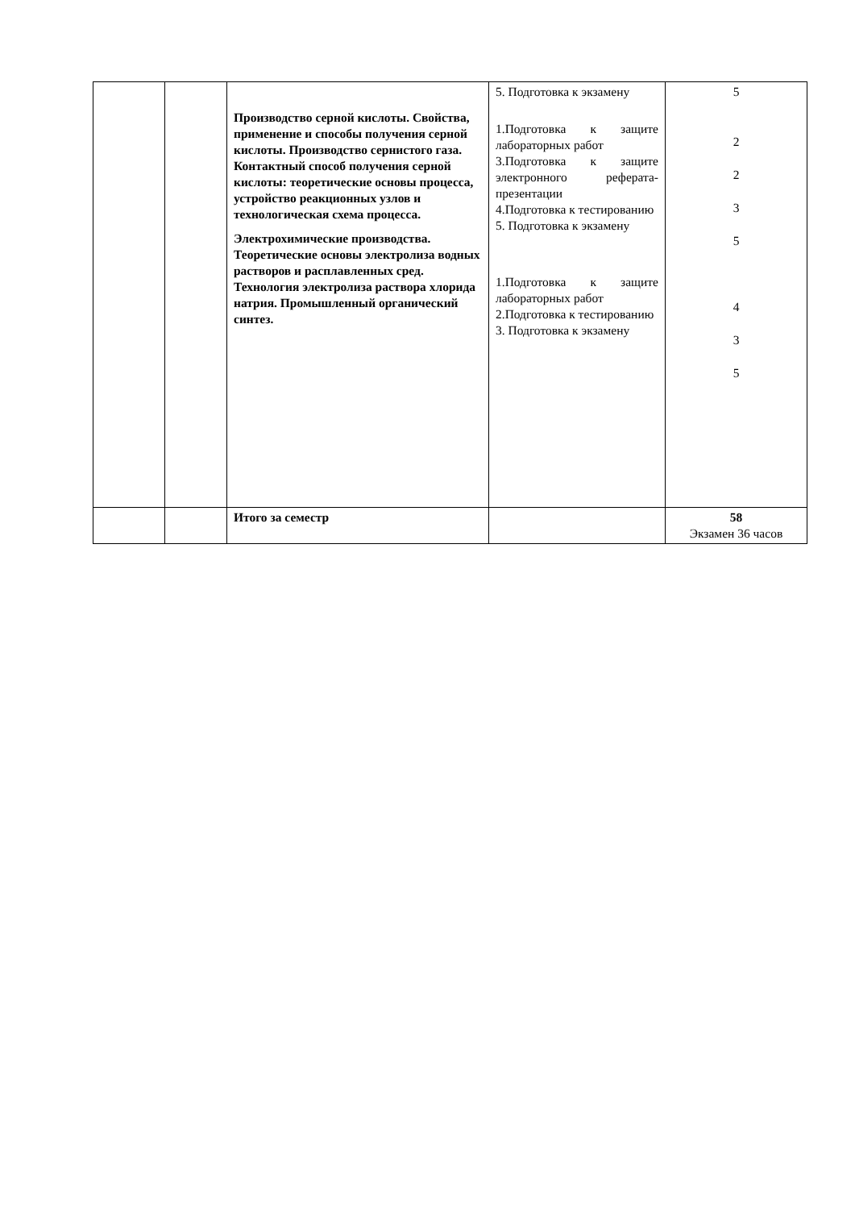| | | Производство серной кислоты. Свойства, применение и способы получения серной кислоты. Производство сернистого газа. Контактный способ получения серной кислоты: теоретические основы процесса, устройство реакционных узлов и технологическая схема процесса. Электрохимические производства. Теоретические основы электролиза водных растворов и расплавленных сред. Технология электролиза раствора хлорида натрия. Промышленный органический синтез. | 5. Подготовка к экзамену 1.Подготовка к защите лабораторных работ 3.Подготовка к защите электронного реферата-презентации 4.Подготовка к тестированию 5. Подготовка к экзамену 1.Подготовка к защите лабораторных работ 2.Подготовка к тестированию 3. Подготовка к экзамену | 5 2 2 3 5 4 3 5 |
| | | Итого за семестр | | 58 Экзамен 36 часов |